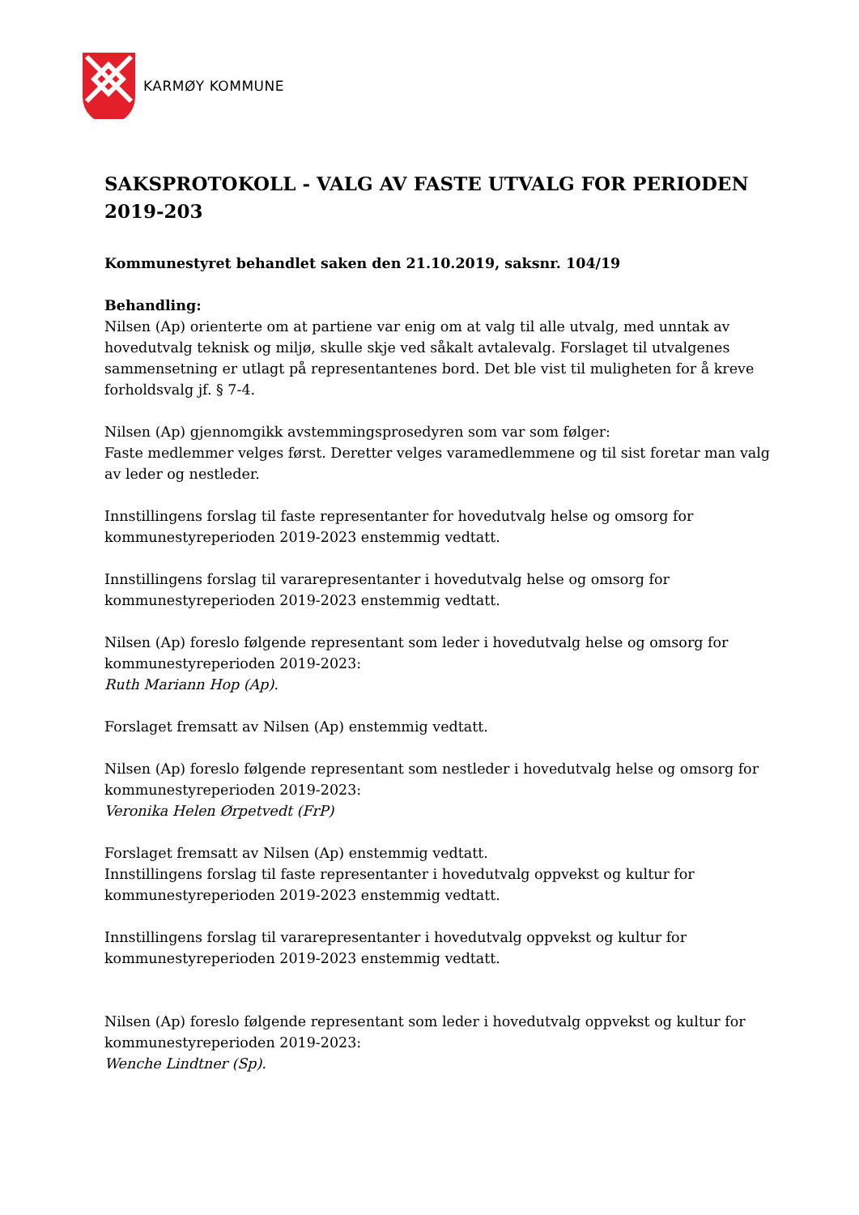KARMØY KOMMUNE
SAKSPROTOKOLL - VALG AV FASTE UTVALG FOR PERIODEN 2019-203
Kommunestyret behandlet saken den 21.10.2019, saksnr. 104/19
Behandling:
Nilsen (Ap) orienterte om at partiene var enig om at valg til alle utvalg, med unntak av hovedutvalg teknisk og miljø, skulle skje ved såkalt avtalevalg. Forslaget til utvalgenes sammensetning er utlagt på representantenes bord. Det ble vist til muligheten for å kreve forholdsvalg jf. § 7-4.
Nilsen (Ap) gjennomgikk avstemmingsprosedyren som var som følger:
Faste medlemmer velges først. Deretter velges varamedlemmene og til sist foretar man valg av leder og nestleder.
Innstillingens forslag til faste representanter for hovedutvalg helse og omsorg for kommunestyreperioden 2019-2023 enstemmig vedtatt.
Innstillingens forslag til vararepresentanter i hovedutvalg helse og omsorg for kommunestyreperioden 2019-2023 enstemmig vedtatt.
Nilsen (Ap) foreslo følgende representant som leder i hovedutvalg helse og omsorg for kommunestyreperioden 2019-2023:
Ruth Mariann Hop (Ap).
Forslaget fremsatt av Nilsen (Ap) enstemmig vedtatt.
Nilsen (Ap) foreslo følgende representant som nestleder i hovedutvalg helse og omsorg for kommunestyreperioden 2019-2023:
Veronika Helen Ørpetvedt (FrP)
Forslaget fremsatt av Nilsen (Ap) enstemmig vedtatt.
Innstillingens forslag til faste representanter i hovedutvalg oppvekst og kultur for kommunestyreperioden 2019-2023 enstemmig vedtatt.
Innstillingens forslag til vararepresentanter i hovedutvalg oppvekst og kultur for kommunestyreperioden 2019-2023 enstemmig vedtatt.
Nilsen (Ap) foreslo følgende representant som leder i hovedutvalg oppvekst og kultur for kommunestyreperioden 2019-2023:
Wenche Lindtner (Sp).